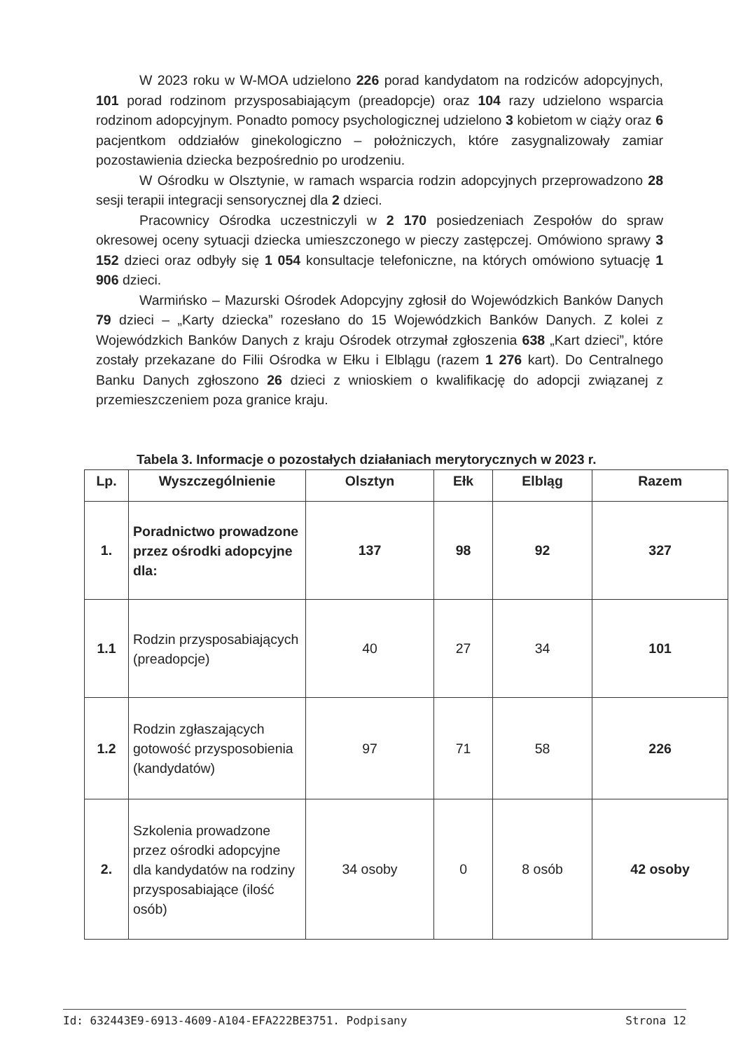W 2023 roku w W-MOA udzielono 226 porad kandydatom na rodziców adopcyjnych, 101 porad rodzinom przysposabiającym (preadopcje) oraz 104 razy udzielono wsparcia rodzinom adopcyjnym. Ponadto pomocy psychologicznej udzielono 3 kobietom w ciąży oraz 6 pacjentkom oddziałów ginekologiczno – położniczych, które zasygnalizowały zamiar pozostawienia dziecka bezpośrednio po urodzeniu.
W Ośrodku w Olsztynie, w ramach wsparcia rodzin adopcyjnych przeprowadzono 28 sesji terapii integracji sensorycznej dla 2 dzieci.
Pracownicy Ośrodka uczestniczyli w 2 170 posiedzeniach Zespołów do spraw okresowej oceny sytuacji dziecka umieszczonego w pieczy zastępczej. Omówiono sprawy 3 152 dzieci oraz odbyły się 1 054 konsultacje telefoniczne, na których omówiono sytuację 1 906 dzieci.
Warmińsko – Mazurski Ośrodek Adopcyjny zgłosił do Wojewódzkich Banków Danych 79 dzieci – „Karty dziecka” rozesłano do 15 Wojewódzkich Banków Danych. Z kolei z Wojewódzkich Banków Danych z kraju Ośrodek otrzymał zgłoszenia 638 „Kart dzieci”, które zostały przekazane do Filii Ośrodka w Ełku i Elblągu (razem 1 276 kart). Do Centralnego Banku Danych zgłoszono 26 dzieci z wnioskiem o kwalifikację do adopcji związanej z przemieszczeniem poza granice kraju.
Tabela 3. Informacje o pozostałych działaniach merytorycznych w 2023 r.
| Lp. | Wyszczególnienie | Olsztyn | Ełk | Elbląg | Razem |
| --- | --- | --- | --- | --- | --- |
| 1. | Poradnictwo prowadzone przez ośrodki adopcyjne dla: | 137 | 98 | 92 | 327 |
| 1.1 | Rodzin przysposabiających (preadopcje) | 40 | 27 | 34 | 101 |
| 1.2 | Rodzin zgłaszających gotowość przysposobienia (kandydatów) | 97 | 71 | 58 | 226 |
| 2. | Szkolenia prowadzone przez ośrodki adopcyjne dla kandydatów na rodziny przysposabiające (ilość osób) | 34 osoby | 0 | 8 osób | 42 osoby |
Id: 632443E9-6913-4609-A104-EFA222BE3751. Podpisany Strona 12